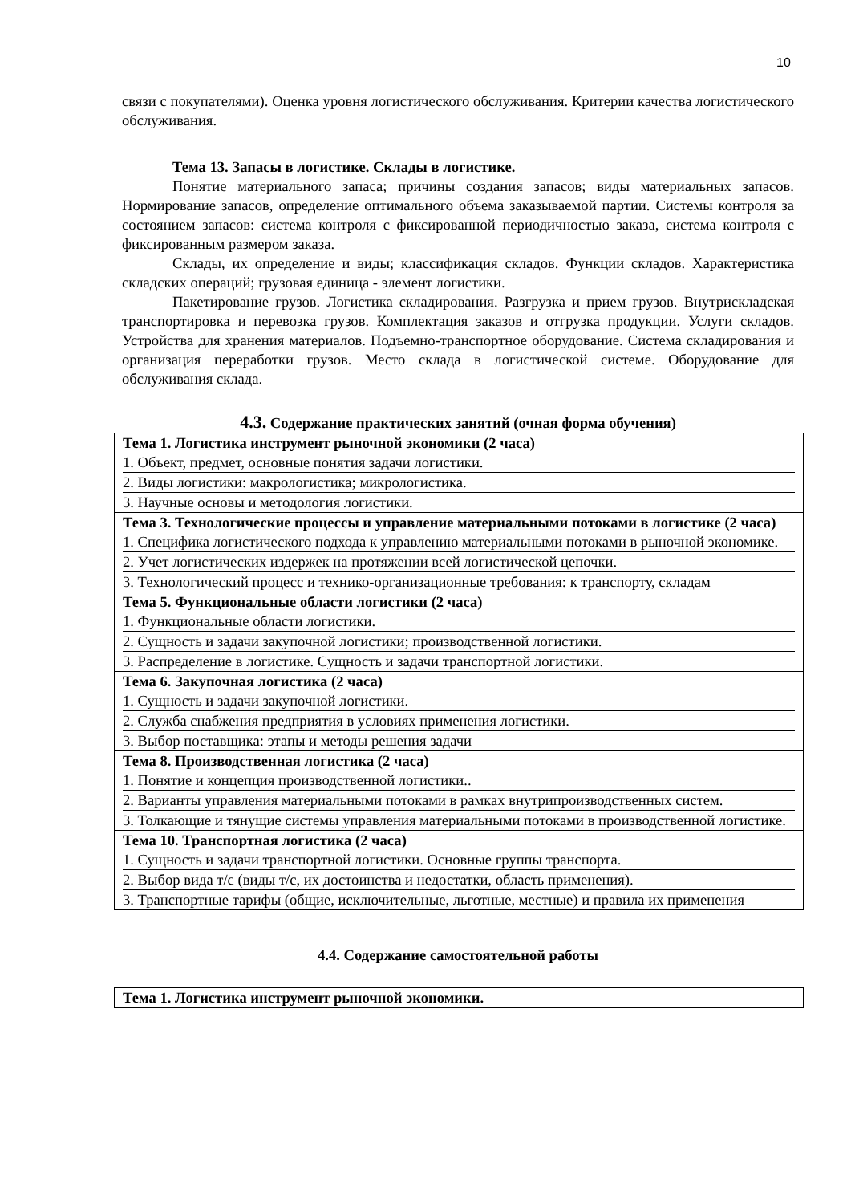10
связи с покупателями). Оценка уровня логистического обслуживания. Критерии качества логистического обслуживания.
Тема 13. Запасы в логистике. Склады в логистике.
Понятие материального запаса; причины создания запасов; виды материальных запасов. Нормирование запасов, определение оптимального объема заказываемой партии. Системы контроля за состоянием запасов: система контроля с фиксированной периодичностью заказа, система контроля с фиксированным размером заказа.
Склады, их определение и виды; классификация складов. Функции складов. Характеристика складских операций; грузовая единица - элемент логистики.
Пакетирование грузов. Логистика складирования. Разгрузка и прием грузов. Внутрискладская транспортировка и перевозка грузов. Комплектация заказов и отгрузка продукции. Услуги складов. Устройства для хранения материалов. Подъемно-транспортное оборудование. Система складирования и организация переработки грузов. Место склада в логистической системе. Оборудование для обслуживания склада.
4.3. Содержание практических занятий (очная форма обучения)
| Тема 1. Логистика инструмент рыночной экономики (2 часа) 1. Объект, предмет, основные понятия задачи логистики. 2. Виды логистики: макрологистика; микрологистика. 3. Научные основы и методология логистики. |
| Тема 3. Технологические процессы и управление материальными потоками в логистике (2 часа) 1. Специфика логистического подхода к управлению материальными потоками в рыночной экономике. 2. Учет логистических издержек на протяжении всей логистической цепочки. 3. Технологический процесс и технико-организационные требования: к транспорту, складам |
| Тема 5. Функциональные области логистики (2 часа) 1. Функциональные области логистики. 2. Сущность и задачи закупочной логистики; производственной логистики. 3. Распределение в логистике. Сущность и задачи транспортной логистики. |
| Тема 6. Закупочная логистика (2 часа) 1. Сущность и задачи закупочной логистики. 2. Служба снабжения предприятия в условиях применения логистики. 3. Выбор поставщика: этапы и методы решения задачи |
| Тема 8. Производственная логистика (2 часа) 1. Понятие и концепция производственной логистики.. 2. Варианты управления материальными потоками в рамках внутрипроизводственных систем. 3. Толкающие и тянущие системы управления материальными потоками в производственной логистике. |
| Тема 10. Транспортная логистика (2 часа) 1. Сущность и задачи транспортной логистики. Основные группы транспорта. 2. Выбор вида т/с (виды т/с, их достоинства и недостатки, область применения). 3. Транспортные тарифы (общие, исключительные, льготные, местные) и правила их применения |
4.4. Содержание самостоятельной работы
| Тема 1. Логистика инструмент рыночной экономики. |